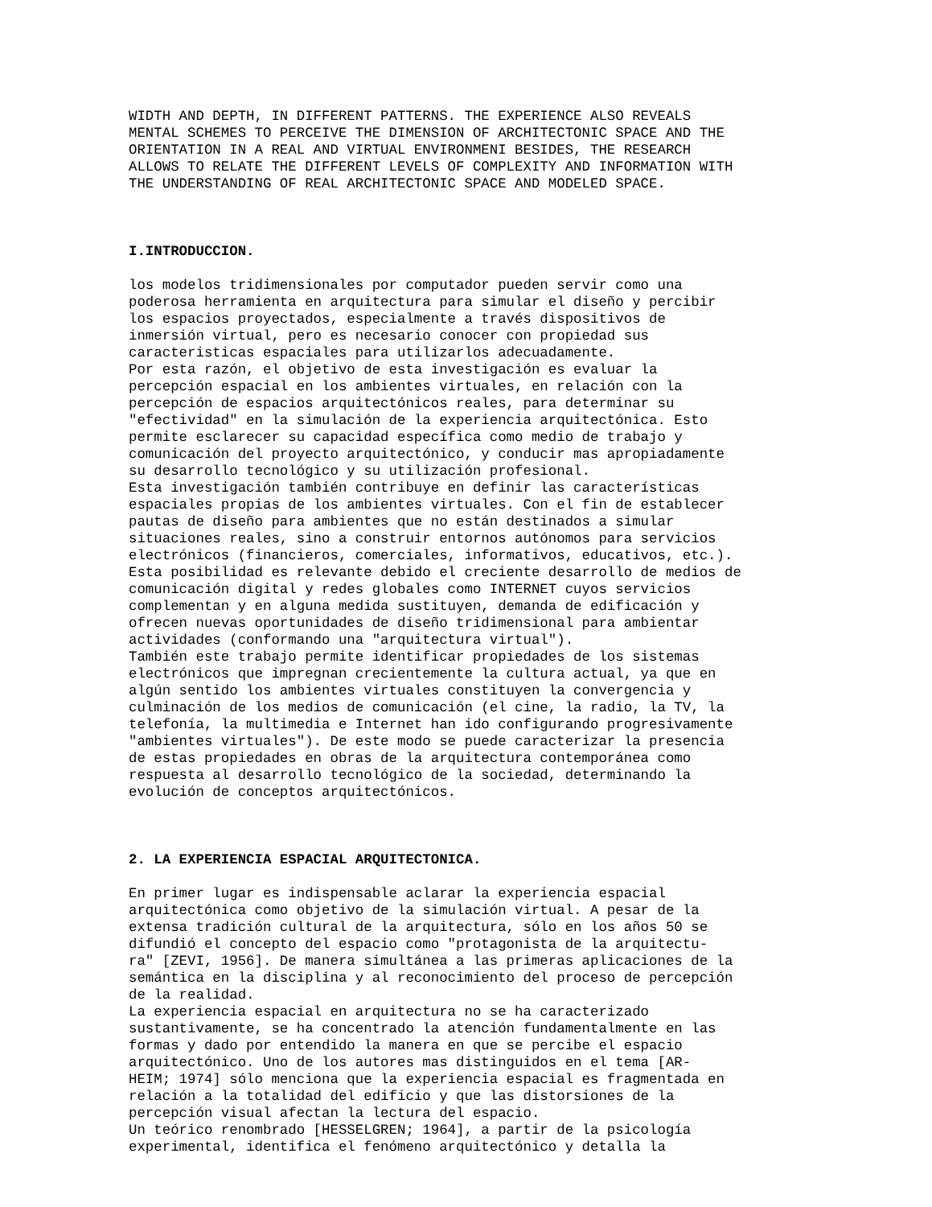WIDTH AND DEPTH, IN DIFFERENT PATTERNS. THE EXPERIENCE ALSO REVEALS MENTAL SCHEMES TO PERCEIVE THE DIMENSION OF ARCHITECTONIC SPACE AND THE ORIENTATION IN A REAL AND VIRTUAL ENVIRONMENI BESIDES, THE RESEARCH ALLOWS TO RELATE THE DIFFERENT LEVELS OF COMPLEXITY AND INFORMATION WITH THE UNDERSTANDING OF REAL ARCHITECTONIC SPACE AND MODELED SPACE.
I.INTRODUCCION.
los modelos tridimensionales por computador pueden servir como una poderosa herramienta en arquitectura para simular el diseño y percibir los espacios proyectados, especialmente a través dispositivos de inmersión virtual, pero es necesario conocer con propiedad sus caracteristicas espaciales para utilizarlos adecuadamente. Por esta razón, el objetivo de esta investigación es evaluar la percepción espacial en los ambientes virtuales, en relación con la percepción de espacios arquitectónicos reales, para determinar su "efectividad" en la simulación de la experiencia arquitectónica. Esto permite esclarecer su capacidad específica como medio de trabajo y comunicación del proyecto arquitectónico, y conducir mas apropiadamente su desarrollo tecnológico y su utilización profesional. Esta investigación también contribuye en definir las características espaciales propias de los ambientes virtuales. Con el fin de establecer pautas de diseño para ambientes que no están destinados a simular situaciones reales, sino a construir entornos autónomos para servicios electrónicos (financieros, comerciales, informativos, educativos, etc.). Esta posibilidad es relevante debido el creciente desarrollo de medios de comunicación digital y redes globales como INTERNET cuyos servicios complementan y en alguna medida sustituyen, demanda de edificación y ofrecen nuevas oportunidades de diseño tridimensional para ambientar actividades (conformando una "arquitectura virtual"). También este trabajo permite identificar propiedades de los sistemas electrónicos que impregnan crecientemente la cultura actual, ya que en algún sentido los ambientes virtuales constituyen la convergencia y culminación de los medios de comunicación (el cine, la radio, la TV, la telefonía, la multimedia e Internet han ido configurando progresivamente "ambientes virtuales"). De este modo se puede caracterizar la presencia de estas propiedades en obras de la arquitectura contemporánea como respuesta al desarrollo tecnológico de la sociedad, determinando la evolución de conceptos arquitectónicos.
2. LA EXPERIENCIA ESPACIAL ARQUITECTONICA.
En primer lugar es indispensable aclarar la experiencia espacial arquitectónica como objetivo de la simulación virtual. A pesar de la extensa tradición cultural de la arquitectura, sólo en los años 50 se difundió el concepto del espacio como "protagonista de la arquitectu- ra" [ZEVI, 1956]. De manera simultánea a las primeras aplicaciones de la semántica en la disciplina y al reconocimiento del proceso de percepción de la realidad. La experiencia espacial en arquitectura no se ha caracterizado sustantivamente, se ha concentrado la atención fundamentalmente en las formas y dado por entendido la manera en que se percibe el espacio arquitectónico. Uno de los autores mas distinguidos en el tema [AR- HEIM; 1974] sólo menciona que la experiencia espacial es fragmentada en relación a la totalidad del edificio y que las distorsiones de la percepción visual afectan la lectura del espacio. Un teórico renombrado [HESSELGREN; 1964], a partir de la psicología experimental, identifica el fenómeno arquitectónico y detalla la